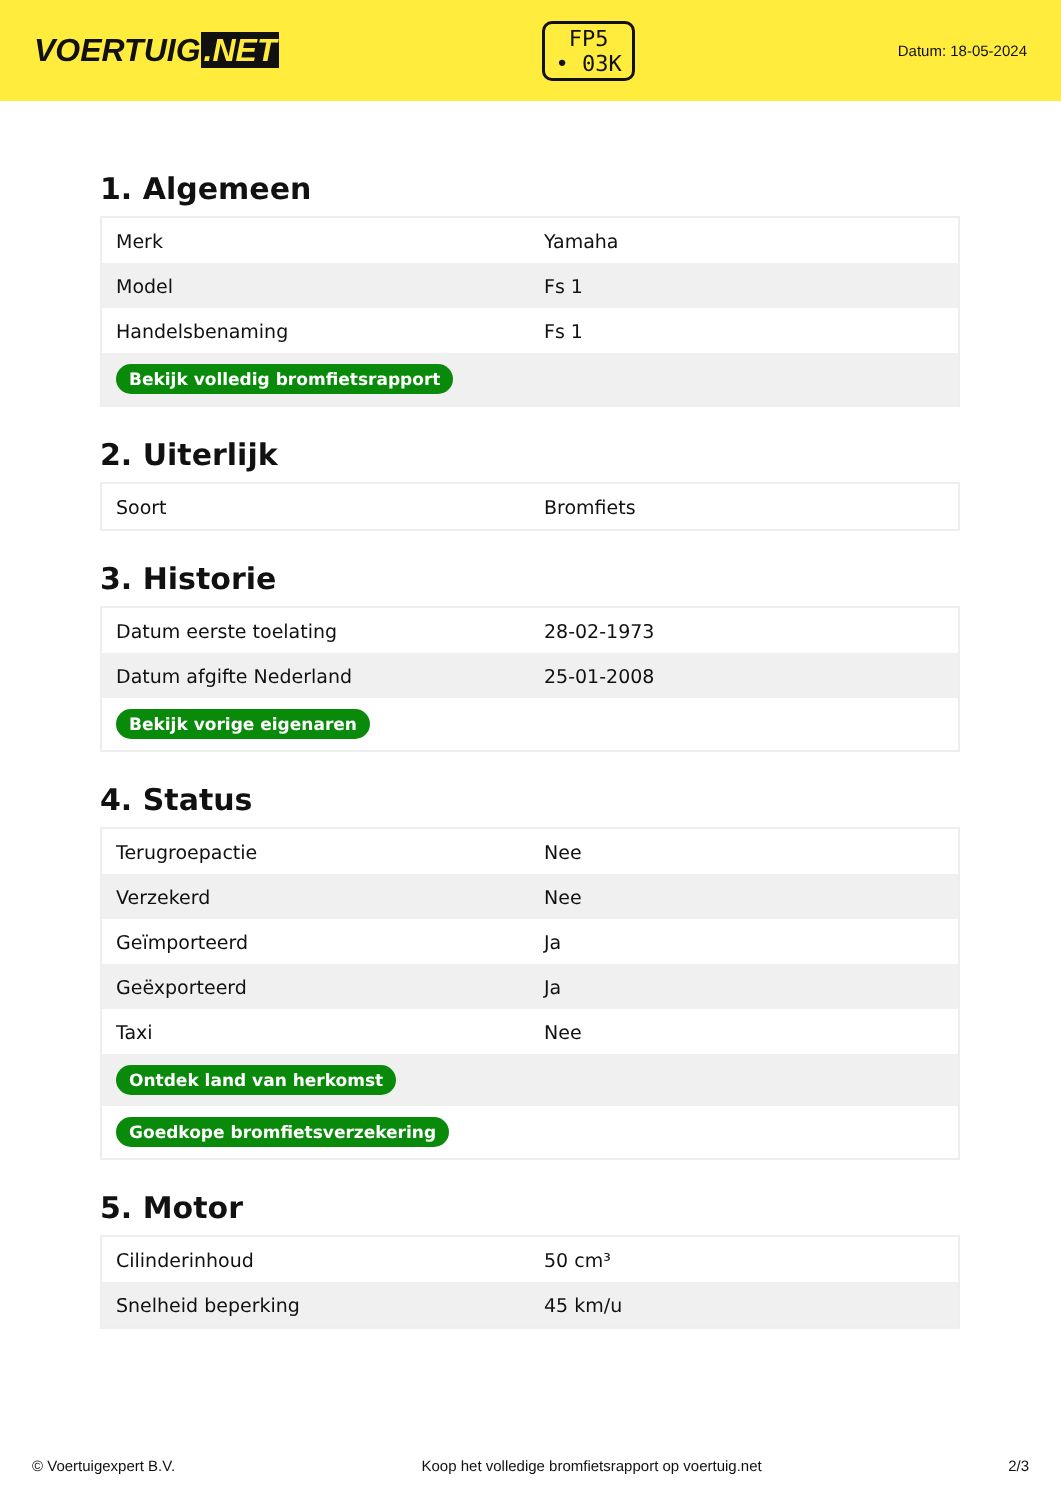VOERTUIG.NET
FP5
• 03K
Datum: 18-05-2024
1. Algemeen
| Merk | Yamaha |
| Model | Fs 1 |
| Handelsbenaming | Fs 1 |
| Bekijk volledig bromfietsrapport | |
2. Uiterlijk
| Soort | Bromfiets |
3. Historie
| Datum eerste toelating | 28-02-1973 |
| Datum afgifte Nederland | 25-01-2008 |
| Bekijk vorige eigenaren | |
4. Status
| Terugroepactie | Nee |
| Verzekerd | Nee |
| Geïmporteerd | Ja |
| Geëxporteerd | Ja |
| Taxi | Nee |
| Ontdek land van herkomst | |
| Goedkope bromfietsverzekering | |
5. Motor
| Cilinderinhoud | 50 cm³ |
| Snelheid beperking | 45 km/u |
© Voertuigexpert B.V. Koop het volledige bromfietsrapport op voertuig.net 2/3